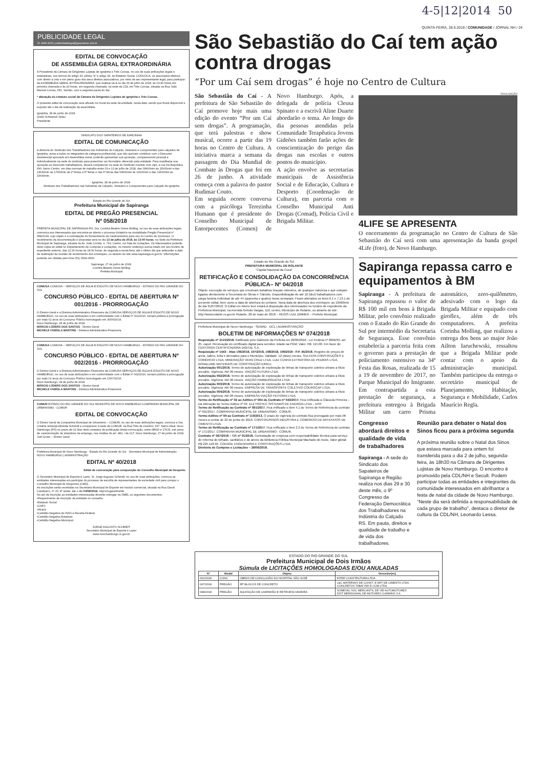4-5|12|2014 50
QUINTA-FEIRA, 28.6.2018 / COMUNIDADE / JORNAL NH / 24
PUBLICIDADE LEGAL
51 3065-9023 | publicidadelegal@gruposinos.com.br
EDITAL DE CONVOCAÇÃO
DE ASSEMBLÉIA GERAL EXTRAORDINÁRIA
A Presidente da Câmara de Dirigentes Lojistas de Igrejinha e Três Coroas, no uso de suas atribuições legais e estatutárias, nos termos do artigo 33, alínea "a" e artigo 34, do Estatuto Social, CONVOCA, os associados efetivos com direito a voto e em pleno gozo dos seus direitos associativos, por meio de seu representante legal, para participar da ASSEMBLEIA GERAL EXTRAORDINÁRIA, que realizar-se-á no dia 30 de julho de 2018, às 19:30 horas em primeira chamada e às 20 horas, em segunda chamada, na sede da CDL em Três Coroas, situada na Rua João Manoel Correa, 650, Sander, com a seguinte pauta do dia:
* alteração do estatuto social da Câmara de Dirigentes Lojistas de Igrejinha e Três Coroas.
O presente edital de convocação será afixado no mural da sede da entidade, nesta data, sendo que ficará disponível e exposto até o dia da realização da assembléia.
Igrejinha, 28 de junho de 2018.
Giseli Schwanck Selau
Presidente
SINDICATO DOS SAPATEIROS DE IGREJINHA
EDITAL DE COMUNICAÇÃO
A diretoria do Sindicato dos Trabalhadores nas Indústrias do Calçado, Vestuário e Componentes para calçados de Igrejinha, avisa a todos os integrantes da categoria profissional, que não queiram contribuir com o Desconto Assistencial aprovado em Assembleia Geral, poderão apresentar sua oposição, comparecendo pessoal e individualmente na sede do sindicato para preencher um formulário oferecido pela entidade. Para manifestar sua oposição ao Desconto trabalhador/a, deverá comparecer na sede do Sindicato munido com ctps, à rua Da Republica 690, bairro Centro, em dias normais de trabalho entre 03 e 12 de julho de 2018, das 09h00min às 11h00min e das 13h30min às 17h00min de 2ª feiras à 5ª feiras e nas 6ª feiras das 09h00min às 11h00min e das 13h30min às 16h30min.
Igrejinha, 28 de junho de 2018.
Sindicato dos Trabalhadores nas Industrias de Calçado, Vestuário e Componentes para Calçado de Igrejinha
Estado do Rio Grande do Sul
Prefeitura Municipal de Sapiranga
EDITAL DE PREGÃO PRESENCIAL
Nº 058/2018
PREFEITA MUNICIPAL DE SAPIRANGA-RS, Sra. Corinha Beatris Ornes Molling, no uso de suas atribuições legais, comunica aos interessados que encontra-se aberto o processo licitatório na modalidade Pregão Presencial nº 058/2018, cujo objeto é a contratação do fornecimento de medicamentos para uso no Centro de Zoonoses. O recebimento da documentação e propostas será no dia 13 de julho de 2018, às 13:00 horas, na Sede da Prefeitura Municipal de Sapiranga, situada na Av. João Corrêa, n. 793, Centro, na Sala de Licitações. Os interessados poderão obter cópia do edital no Departamento de Compras e Licitações, no mesmo endereço acima citado em seu horário de expediente externo, das 12:30 horas às 18:30 horas, de segunda a sexta-feira, até o último dia que anteceder a data da realização da reunião de recebimento dos envelopes, ou através do site www.sapiranga.rs.gov.br. Informações poderão ser obtidas pelo fone (51) 3599-9500.
Sapiranga, 27 de junho de 2018.
Corinha Beatris Ornes Molling
Prefeita Municipal
COMUSA COMUSA – SERVIÇOS DE ÁGUA E ESGOTO DE NOVO HAMBURGO – ESTADO DO RIO GRANDE DO SUL
CONCURSO PÚBLICO - EDITAL DE ABERTURA Nº 001/2016 - PRORROGAÇÃO
O Diretor-Geral e a Diretora Administrativo-Financeira da COMUSA-SERVIÇOS DE ÁGUA E ESGOTO DE NOVO HAMBURGO, no uso de suas atribuições e em conformidade com o Edital nº 001/2016, tornam pública a prorrogação por mais 02 anos do Concurso Público homologado em 30/06/2016.
Novo Hamburgo, 28 de junho de 2018.
MÁRCIO LÜDERS DOS SANTOS - Diretor-Geral
MICHELE FABÍOLA MARTINS - Diretora Administrativo-Financeira
COMUSA COMUSA – SERVIÇOS DE ÁGUA E ESGOTO DE NOVO HAMBURGO – ESTADO DO RIO GRANDE DO SUL
CONCURSO PÚBLICO - EDITAL DE ABERTURA Nº 002/2016 - PRORROGAÇÃO
O Diretor-Geral e a Diretora Administrativo-Financeira da COMUSA-SERVIÇOS DE ÁGUA E ESGOTO DE NOVO HAMBURGO, no uso de suas atribuições e em conformidade com o Edital nº 002/2016, tornam pública a prorrogação por mais 02 anos do Concurso Público homologado em 13/07/2016.
Novo Hamburgo, 28 de junho de 2018.
MÁRCIO LÜDERS DOS SANTOS - Diretor-Geral
MICHELE FABÍOLA MARTINS - Diretora Administrativo-Financeira
COMUR ESTADO DO RIO GRANDE DO SUL MUNICÍPIO DE NOVO HAMBURGO COMPANHIA MUNICIPAL DE URBANISMO - COMUR
EDITAL DE CONVOCAÇÃO
O Diretor Geral da Companhia Municipal de Urbanismo – COMUR, no uso de suas atribuições legais, convoca a Sra. Cristina Iemanjá Almeida Schmidt a comparecer à sede da COMUR, na Rua Três de Outubro, 667, bairro Ideal, Novo Hamburgo (RS) no prazo de 02 dias úteis contados da publicação desta convocação, entre 08h00 e 17h15, sob pena de caracterização de abandono de emprego, nos moldes do art. 482, i da CLT. Novo Hamburgo, 27 de junho de 2018. Joel Gross – Diretor Geral
Prefeitura Municipal de Novo Hamburgo · Estado do Rio Grande do Sul · Secretaria Municipal de Administração · NOVO HAMBURGO | ADMINISTRAÇÃO
EDITAL Nº 40/2018
Edital de convocação para composição do Conselho Municipal de Desporto.
O Secretário Municipal de Esporte e Lazer, Sr. Jorge Augusto Schmidt, no uso de suas atribuições, convoca as entidades interessadas em participar do processo de escolha de representantes da sociedade civil para compor o Conselho Municipal de Desportos (CMD).
As inscrições serão recebidas na Secretaria Municipal de Esporte em horário comercial, situada na Rua David Canabarro, nº 20, 8º andar, até o dia 03/08/2018, improrrogavelmente.
No ato da inscrição as entidades interessadas deverão entregar na SMEL os seguintes documentos:
•Requerimento de inscrição da entidade no conselho.
•Estatuto Social.
•CNPJ.
•Alvará.
•Certidão Negativa do INSS e Receita Federal.
•Certidão Negativa Estadual.
•Certidão Negativa Municipal.
JORGE AUGUSTO SCHMIDT
Secretário Municipal de Esporte e Lazer
www.novohamburgo.rs.gov.br
São Sebastião do Caí tem ação contra drogas
“Por um Caí sem drogas” é hoje no Centro de Cultura
São Sebastião do Caí - A prefeitura de São Sebastião do Caí promove hoje mais uma edição do evento “Por um Caí sem drogas”. A programação, que terá palestras e show musical, ocorre a partir das 19 horas no Centro de Cultura. A iniciativa marca a semana da passagem do Dia Mundial de Combate às Drogas que foi em 26 de junho. A atividade começa com a palavra do pastor Rudimar Couto.
Em seguida ocorre conversa com a psicóloga Terezinha Humann que é presidente do Conselho Municipal de Entorpecentes (Comen) de Novo Hamburgo. Após, a delegada de polícia Cleusa Spinato e a escrivã Aline Duarte abordarão o tema. Ao longo do dia pessoas atendidas pela Comunidade Terapêutica Jovens Gideões também farão ações de conscientização do perigo das drogas nas escolas e outros pontos do município.
A ação envolve as secretarias municipais de Assistência Social e de Educação, Cultura e Desporto (Coordenação de Cultura), em parceria com o Conselho Municipal Anti Drogas (Comad), Polícia Civil e Brigada Militar.
DIVULGAÇÃO
4LIFE SE APRESENTA
O encerramento da programação no Centro de Cultura de São Sebastião do Caí será com uma apresentação da banda gospel 4Life (foto), de Novo Hamburgo.
Estado do Rio Grande do Sul
PREFEITURA MUNICIPAL DE ROLANTE
"Capital Nacional da Cuca"
RETIFICAÇÃO E CONSOLIDAÇÃO DA CONCORRÊNCIA PÚBLICA– Nº 04/2018
Objeto: execução de serviços que envolvam trabalhos braçais rotineiros, de qualquer natureza e que estejam ligados diretamente à Secretaria de Obras e Trânsito. Disponibilização de até 10 (dez) trabalhadores com carga horária individual de até 44 (quarenta e quatro) horas semanais. Ficam alterados os itens 6.1 e 7.13.1 do presente edital, bem como a data de abertura do certame. Nova data de abertura dos envelopes: as 10h00min do dia 31/07/2018. O Edital em inteiro teor estará à disposição dos interessados no horário de expediente da Prefeitura Municipal, na Avenida Getulio Vargas, 110, centro, Município de Rolante, ou através do site: http://www.rolante.rs.gov.br Rolante, 28 de maio de 2018 – REGIS LUIZ ZIMMER – Prefeito Municipal.
Prefeitura Municipal de Novo Hamburgo · SEMAD · DCL | ADMINISTRAÇÃO
BOLETIM DE INFORMAÇÕES Nº 074/2018
Requisição nº 2110/2018. Ratificado pelo Gabinete da Prefeita em 26/06/2018 - Lei Federal nº 8666/93, art. 25, caput. Renovação do certificado digital para servidor, lotado na PGM. Valor: R$: 115,00. Em favor de: CERTISIGN CERTIFICADORA DIGITAL S.A.
Requisição nº 1443 - Atas 106/2018, 107/2018, 108/2018, 109/2018 - P.P. 45/2018. Registro de preços de areia, saibro, brita e derivados para o Município. Validade: 12 (doze) meses. SULTEPA CONSTRUÇÕES E COMÉRCIO LTDA, MINERAÇÃO VERA CRUZ LTDA, LUIZ CUNHA EXTRATORA DE PEDRAS LTDA, BONALUME MATERIAIS DE CONSTRUÇÃO EIRELI.
Autorização 001/2018. Termo de autorização de exploração de linhas de transporte coletivo urbano a título precário. Vigência: Até 06 meses. VIAÇÃO FUTURA LTDA.
Autorização 002/2018. Termo de autorização de exploração de linhas de transporte coletivo urbano a título precário. Vigência: Até 06 meses. VIAÇÃO HAMBURGUESA LTDA.
Autorização 003/2018. Termo de autorização de exploração de linhas de transporte coletivo urbano a título precário. Vigência: Até 06 meses. EMPRESA DE TRANSPORTE COLETIVO COUROCAP LTDA.
Autorização 004/2018. Termo de autorização de exploração de linhas de transporte coletivo urbano a título precário. Vigência: Até 06 meses. EMPRESA VIAÇÃO FEITORIA LTDA.
Termo de Retificação nº 02 ao Aditivo nº 004 do Contrato nº 043/2017. Fica retificada a Cláusula Primeira – Da Alteração do Termo Aditivo nº 04. ELETROTEC SISTEMAS DE ENERGIA LTDA – EPP.
Termo de Retificação ao Contrato nº 091/2017. Fica retificado o item 4.1 do Termo de Referência do contrato nº 091/2017. COMPANHIA MUNICIPAL DE URBANISMO - COMUR.
Termo Aditivo nº 09 ao Contrato nº 119/2013. O prazo de vigência do contrato fica prorrogado por mais 06 meses a contar de 22 de junho de 2018. CONSTRUSINOS INDÚSTRIA E COMÉRCIO DE ARTEFATOS DE CIMENTO LTDA.
Termo de Retificação ao Contrato nº 171/2017. Fica retificado o item 2.3 do Termo de Referência do contrato nº 171/2017. COMPANHIA MUNICIPAL DE URBANISMO - COMUR.
Contrato nº 067/2018 – T.P. nº 01/2018. Contratação de empresa com responsabilidade técnica para serviço de reforma do telhado, sanitários e do anexo da Biblioteca Pública Municipal Machado de Assis. Valor global: R$ 225.118,92. COENGE ENGENHARIA E CONSTRUÇÕES LTDA.
Diretoria de Compras e Licitações – 28/06/2018.
Sapiranga repassa carro e equipamentos à BM
Sapiranga - A prefeitura de Sapiranga repassou o valor de R$ 100 mil em bens à Brigada Militar, pelo convênio realizado com o Estado do Rio Grande do Sul por intermédio da Secretaria de Segurança. Esse convênio estabelecia a parceria feita com o governo para a prestação de policiamento ostensivo na 34ª Festa das Rosas, realizada de 15 a 19 de novembro de 2017, no Parque Municipal do Imigrante. Em contrapartida a esta prestação de segurança, a prefeitura entregou à Brigada Militar um carro Prisma automático, zero-quilômetro, adesivado com o logo da Brigada Militar e equipado com giroflex, além de três computadores. A prefeita Corinha Molling, que realizou a entrega dos bens ao major João Ailton Iaruchewski, ressaltou que a Brigada Militar pode contar com o apoio da administração municipal. Também participou da entrega o secretário municipal de Planejamento, Habitação, Segurança e Mobilidade, Carlos Maurício Regla.
Congresso abordará direitos e qualidade de vida de trabalhadores
Sapiranga - A sede do Sindicato dos Sapateiros de Sapiranga e Região realiza nos dias 29 e 30 deste mês, o 9º Congresso da Federação Democrática dos Trabalhadores na Indústria do Calçado RS. Em pauta, direitos e qualidade de trabalho e de vida dos trabalhadores.
Reunião para debater o Natal dos Sinos ficou para a próxima segunda
A próxima reunião sobre o Natal dos Sinos que estava marcada para ontem foi transferida para o dia 2 de julho, segunda-feira, às 18h30 na Câmara de Dirigentes Lojistas de Novo Hamburgo. O encontro é promovido pela CDL/NH e Secult. Podem participar todas as entidades e integrantes da comunidade interessados em abrilhantar a festa de natal da cidade de Novo Hamburgo. “Neste dia será definida a responsabilidade de cada grupo de trabalho”, destaca o diretor de cultura da CDL/NH, Leonardo Lessa.
ESTADO DO RIO GRANDE DO SUL
Prefeitura Municipal de Dois Irmãos
Súmula de LICITAÇÕES HOMOLOGADAS E/OU ANULADAS
| Nº | Modal | Objeto | Vencedor(es) |
| --- | --- | --- | --- |
| 002/2018 | CONC | OBRAS DE CONCLUSÃO DO HOSPITAL SÃO JOSÉ | INTER CONSTRUTORA LTDA |
| 047/2018 | PREGÃO | RP BLOCOS DE CONCRETO | L&C MATERIAIS DE CONST. E ART DE CIMENTO LTDA CONCRETOS TABAÍ IND E COM LTDA |
| 048/2018 | PREGÃO | AQUISIÇÃO DE CAMINHÃO E RETROESCVADEIRA | SOMEVAL SOC MERCANTIL DE VEI AUTOMOTORES DIST MERIDIONAL DE MOTORES CUMMINS S A |